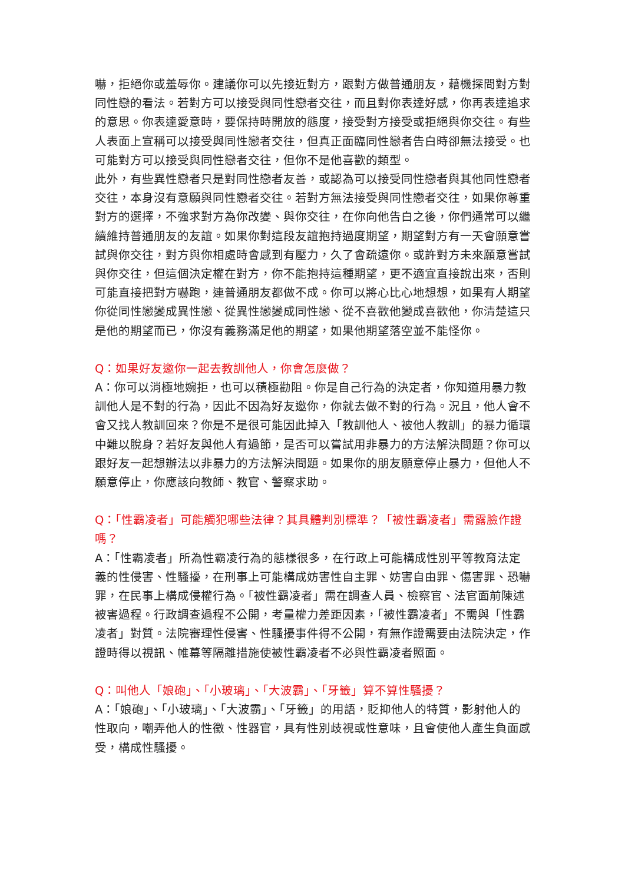嚇，拒絕你或羞辱你。建議你可以先接近對方，跟對方做普通朋友，藉機探問對方對同性戀的看法。若對方可以接受與同性戀者交往，而且對你表達好感，你再表達追求的意思。你表達愛意時，要保持時開放的態度，接受對方接受或拒絕與你交往。有些人表面上宣稱可以接受與同性戀者交往，但真正面臨同性戀者告白時卻無法接受。也可能對方可以接受與同性戀者交往，但你不是他喜歡的類型。
此外，有些異性戀者只是對同性戀者友善，或認為可以接受同性戀者與其他同性戀者交往，本身沒有意願與同性戀者交往。若對方無法接受與同性戀者交往，如果你尊重對方的選擇，不強求對方為你改變、與你交往，在你向他告白之後，你們通常可以繼續維持普通朋友的友誼。如果你對這段友誼抱持過度期望，期望對方有一天會願意嘗試與你交往，對方與你相處時會感到有壓力，久了會疏遠你。或許對方未來願意嘗試與你交往，但這個決定權在對方，你不能抱持這種期望，更不適宜直接說出來，否則可能直接把對方嚇跑，連普通朋友都做不成。你可以將心比心地想想，如果有人期望你從同性戀變成異性戀、從異性戀變成同性戀、從不喜歡他變成喜歡他，你清楚這只是他的期望而已，你沒有義務滿足他的期望，如果他期望落空並不能怪你。
Q：如果好友邀你一起去教訓他人，你會怎麼做？
A：你可以消極地婉拒，也可以積極勸阻。你是自己行為的決定者，你知道用暴力教訓他人是不對的行為，因此不因為好友邀你，你就去做不對的行為。況且，他人會不會又找人教訓回來？你是不是很可能因此掉入「教訓他人、被他人教訓」的暴力循環中難以脫身？若好友與他人有過節，是否可以嘗試用非暴力的方法解決問題？你可以跟好友一起想辦法以非暴力的方法解決問題。如果你的朋友願意停止暴力，但他人不願意停止，你應該向教師、教官、警察求助。
Q：「性霸凌者」可能觸犯哪些法律？其具體判別標準？「被性霸凌者」需露臉作證嗎？
A：「性霸凌者」所為性霸凌行為的態樣很多，在行政上可能構成性別平等教育法定義的性侵害、性騷擾，在刑事上可能構成妨害性自主罪、妨害自由罪、傷害罪、恐嚇罪，在民事上構成侵權行為。「被性霸凌者」需在調查人員、檢察官、法官面前陳述被害過程。行政調查過程不公開，考量權力差距因素，「被性霸凌者」不需與「性霸凌者」對質。法院審理性侵害、性騷擾事件得不公開，有無作證需要由法院決定，作證時得以視訊、帷幕等隔離措施使被性霸凌者不必與性霸凌者照面。
Q：叫他人「娘砲」、「小玻璃」、「大波霸」、「牙籤」算不算性騷擾？
A：「娘砲」、「小玻璃」、「大波霸」、「牙籤」的用語，貶抑他人的特質，影射他人的性取向，嘲弄他人的性徵、性器官，具有性別歧視或性意味，且會使他人產生負面感受，構成性騷擾。